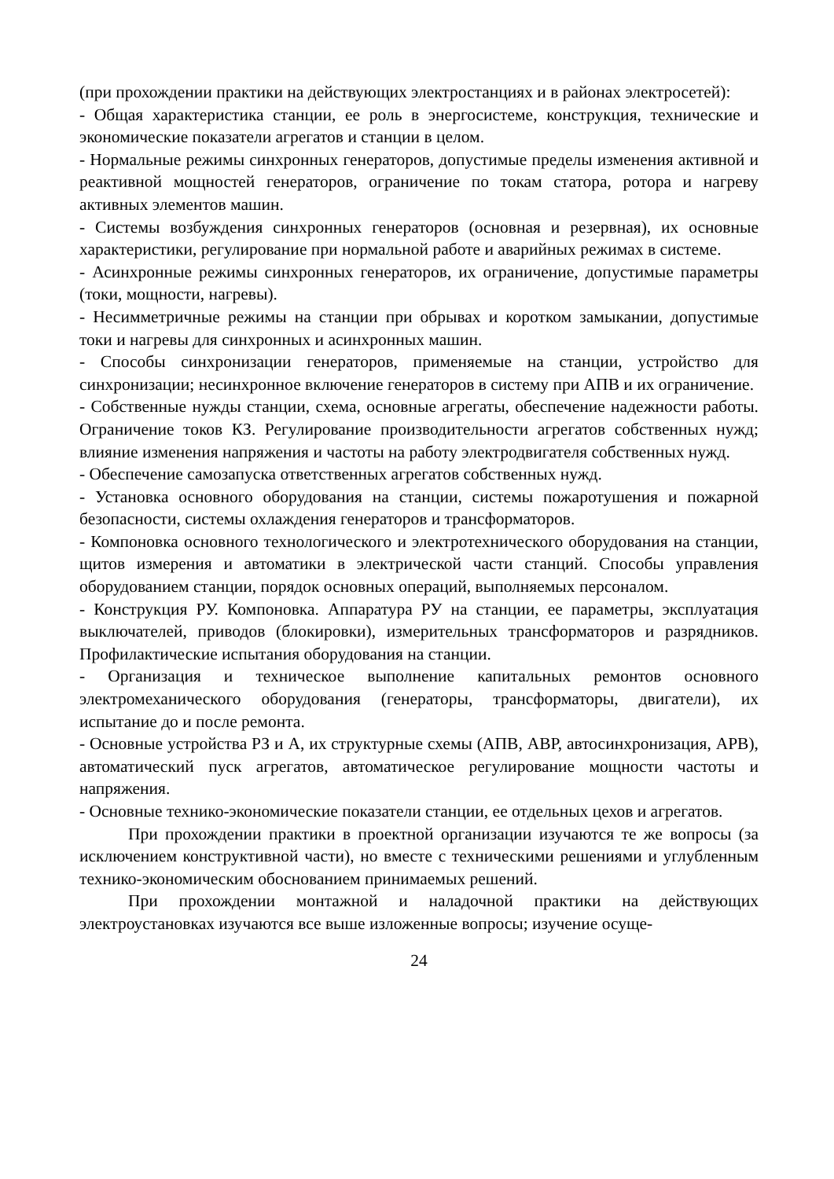(при прохождении практики на действующих электростанциях и в районах электросетей):
- Общая характеристика станции, ее роль в энергосистеме, конструкция, технические и экономические показатели агрегатов и станции в целом.
- Нормальные режимы синхронных генераторов, допустимые пределы изменения активной и реактивной мощностей генераторов, ограничение по токам статора, ротора и нагреву активных элементов машин.
- Системы возбуждения синхронных генераторов (основная и резервная), их основные характеристики, регулирование при нормальной работе и аварийных режимах в системе.
- Асинхронные режимы синхронных генераторов, их ограничение, допустимые параметры (токи, мощности, нагревы).
- Несимметричные режимы на станции при обрывах и коротком замыкании, допустимые токи и нагревы для синхронных и асинхронных машин.
- Способы синхронизации генераторов, применяемые на станции, устройство для синхронизации; несинхронное включение генераторов в систему при АПВ и их ограничение.
- Собственные нужды станции, схема, основные агрегаты, обеспечение надежности работы. Ограничение токов КЗ. Регулирование производительности агрегатов собственных нужд; влияние изменения напряжения и частоты на работу электродвигателя собственных нужд.
- Обеспечение самозапуска ответственных агрегатов собственных нужд.
- Установка основного оборудования на станции, системы пожаротушения и пожарной безопасности, системы охлаждения генераторов и трансформаторов.
- Компоновка основного технологического и электротехнического оборудования на станции, щитов измерения и автоматики в электрической части станций. Способы управления оборудованием станции, порядок основных операций, выполняемых персоналом.
- Конструкция РУ. Компоновка. Аппаратура РУ на станции, ее параметры, эксплуатация выключателей, приводов (блокировки), измерительных трансформаторов и разрядников. Профилактические испытания оборудования на станции.
- Организация и техническое выполнение капитальных ремонтов основного электромеханического оборудования (генераторы, трансформаторы, двигатели), их испытание до и после ремонта.
- Основные устройства РЗ и А, их структурные схемы (АПВ, АВР, автосинхронизация, АРВ), автоматический пуск агрегатов, автоматическое регулирование мощности частоты и напряжения.
- Основные технико-экономические показатели станции, ее отдельных цехов и агрегатов.
При прохождении практики в проектной организации изучаются те же вопросы (за исключением конструктивной части), но вместе с техническими решениями и углубленным технико-экономическим обоснованием принимаемых решений.
При прохождении монтажной и наладочной практики на действующих электроустановках изучаются все выше изложенные вопросы; изучение осуще-
24